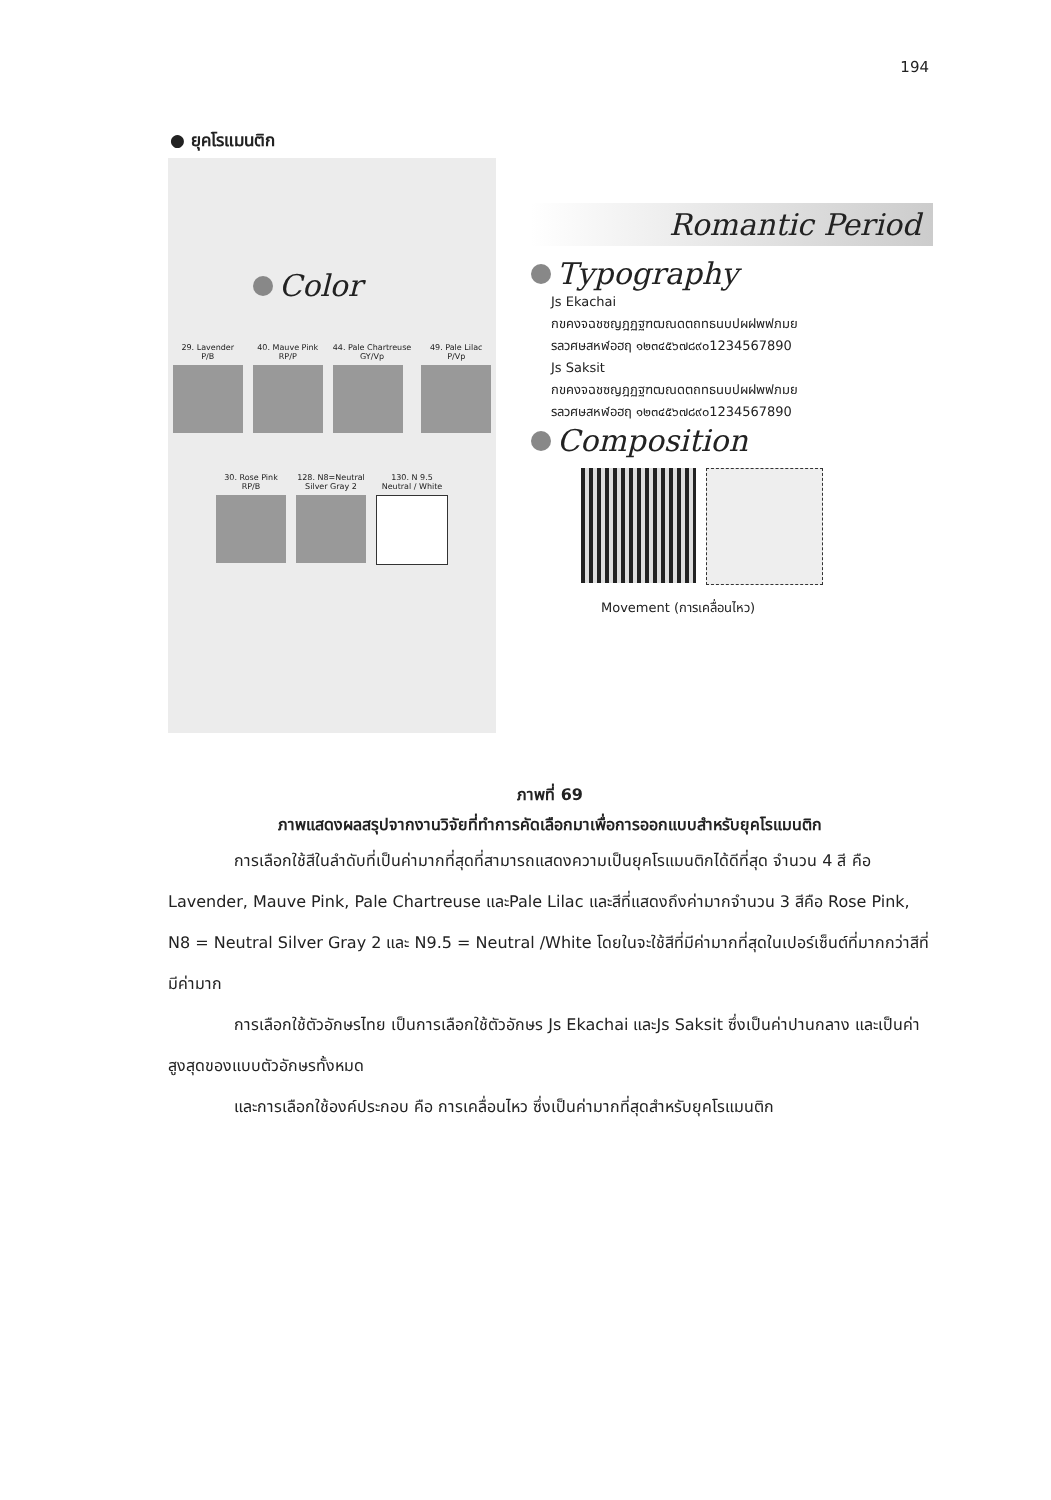194
● ยุคโรแมนติก
Color
29. Lavender
P/B
40. Mauve Pink
RP/P
44. Pale Chartreuse
GY/Vp
49. Pale Lilac
P/Vp
30. Rose Pink
RP/B
128. N8=Neutral
Silver Gray 2
130. N 9.5
Neutral / White
Romantic Period
Typography
Js Ekachai
กขคงจฉชซญฎฏฐฑฒณดตถทธนบปผฝพฟภมย
รลวศษสหฬอฮฤ ๑๒๓๔๕๖๗๘๙๐1234567890
Js Saksit
กขคงจฉชซญฎฏฐฑฒณดตถทธนบปผฝพฟภมย
รลวศษสหฬอฮฤ ๑๒๓๔๕๖๗๘๙๐1234567890
Composition
Movement (การเคลื่อนไหว)
ภาพที่ 69
ภาพแสดงผลสรุปจากงานวิจัยที่ทำการคัดเลือกมาเพื่อการออกแบบสำหรับยุคโรแมนติก
การเลือกใช้สีในลำดับที่เป็นค่ามากที่สุดที่สามารถแสดงความเป็นยุคโรแมนติกได้ดีที่สุด จำนวน 4 สี คือ Lavender, Mauve Pink, Pale Chartreuse และPale Lilac และสีที่แสดงถึงค่ามากจำนวน 3 สีคือ Rose Pink, N8 = Neutral Silver Gray 2 และ N9.5 = Neutral /White โดยในจะใช้สีที่มีค่ามากที่สุดในเปอร์เซ็นต์ที่มากกว่าสีที่มีค่ามาก
การเลือกใช้ตัวอักษรไทย เป็นการเลือกใช้ตัวอักษร Js Ekachai และJs Saksit ซึ่งเป็นค่าปานกลาง และเป็นค่าสูงสุดของแบบตัวอักษรทั้งหมด
และการเลือกใช้องค์ประกอบ คือ การเคลื่อนไหว ซึ่งเป็นค่ามากที่สุดสำหรับยุคโรแมนติก